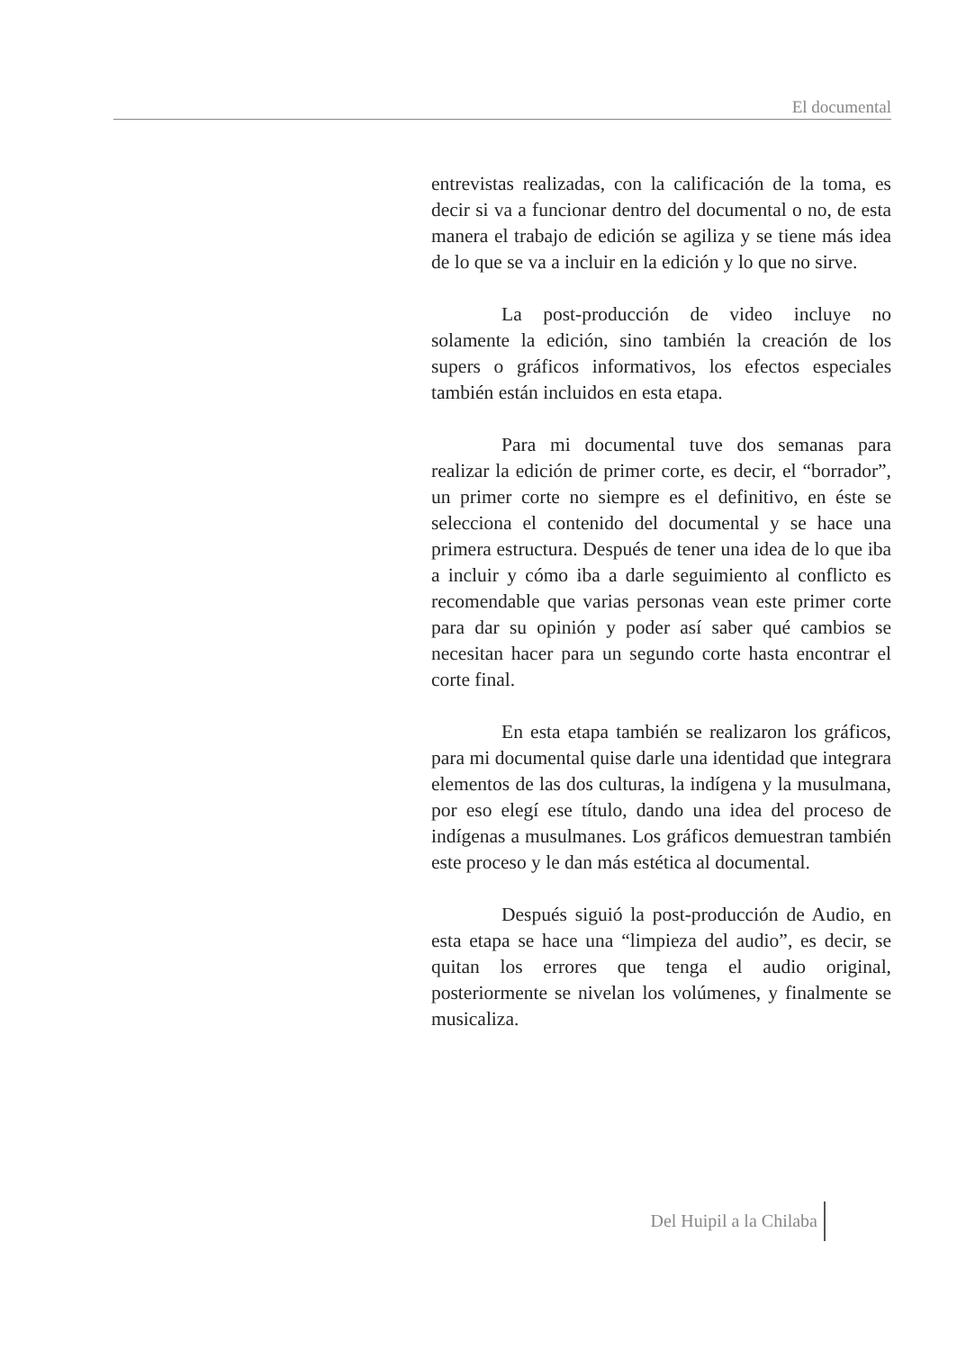El documental
entrevistas realizadas, con la calificación de la toma, es decir si va a funcionar dentro del documental o no, de esta manera el trabajo de edición se agiliza y se tiene más idea de lo que se va a incluir en la edición y lo que no sirve.
La post-producción de video incluye no solamente la edición, sino también la creación de los supers o gráficos informativos, los efectos especiales también están incluidos en esta etapa.
Para mi documental tuve dos semanas para realizar la edición de primer corte, es decir, el “borrador”, un primer corte no siempre es el definitivo, en éste se selecciona el contenido del documental y se hace una primera estructura. Después de tener una idea de lo que iba a incluir y cómo iba a darle seguimiento al conflicto es recomendable que varias personas vean este primer corte para dar su opinión y poder así saber qué cambios se necesitan hacer para un segundo corte hasta encontrar el corte final.
En esta etapa también se realizaron los gráficos, para mi documental quise darle una identidad que integrara elementos de las dos culturas, la indígena y la musulmana, por eso elegí ese título, dando una idea del proceso de indígenas a musulmanes. Los gráficos demuestran también este proceso y le dan más estética al documental.
Después siguió la post-producción de Audio, en esta etapa se hace una “limpieza del audio”, es decir, se quitan los errores que tenga el audio original, posteriormente se nivelan los volúmenes, y finalmente se musicaliza.
Del Huipil a la Chilaba